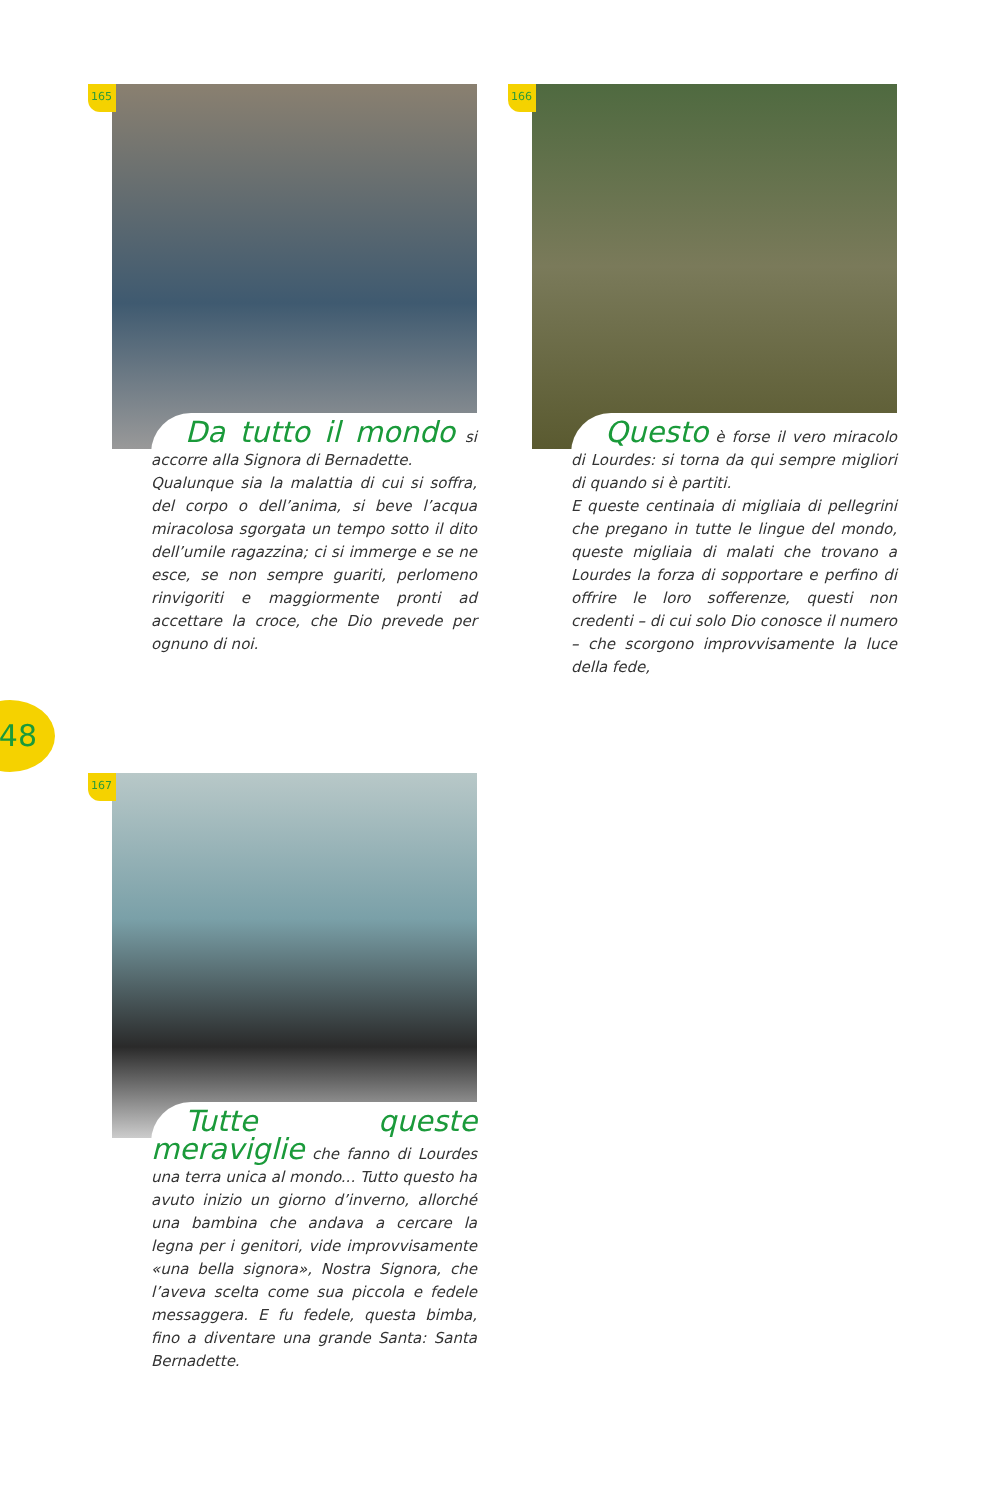165
Da tutto il mondo si accorre alla Signora di Bernadette.
Qualunque sia la malattia di cui si soffra, del corpo o dell’anima, si beve l’acqua miracolosa sgorgata un tempo sotto il dito dell’umile ragazzina; ci si immerge e se ne esce, se non sempre guariti, perlomeno rinvigoriti e maggiormente pronti ad accettare la croce, che Dio prevede per ognuno di noi.
166
Questo è forse il vero miracolo di Lourdes: si torna da qui sempre migliori di quando si è partiti.
E queste centinaia di migliaia di pellegrini che pregano in tutte le lingue del mondo, queste migliaia di malati che trovano a Lourdes la forza di sopportare e perfino di offrire le loro sofferenze, questi non credenti – di cui solo Dio conosce il numero – che scorgono improvvisamente la luce della fede,
48
167
Tutte queste meraviglie che fanno di Lourdes una terra unica al mondo... Tutto questo ha avuto inizio un giorno d’inverno, allorché una bambina che andava a cercare la legna per i genitori, vide improvvisamente «una bella signora», Nostra Signora, che l’aveva scelta come sua piccola e fedele messaggera. E fu fedele, questa bimba, fino a diventare una grande Santa: Santa Bernadette.